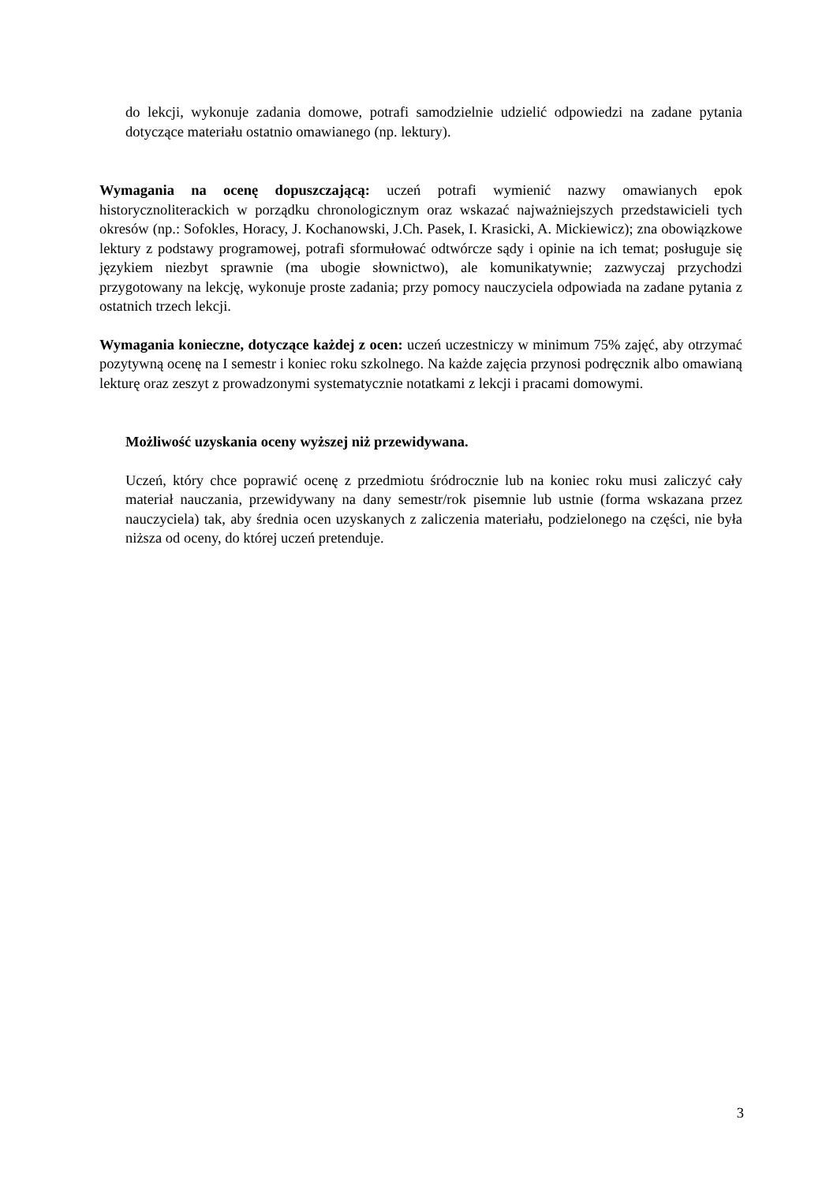do lekcji, wykonuje zadania domowe, potrafi samodzielnie udzielić odpowiedzi na zadane pytania dotyczące materiału ostatnio omawianego (np. lektury).
Wymagania na ocenę dopuszczającą: uczeń potrafi wymienić nazwy omawianych epok historycznoliterackich w porządku chronologicznym oraz wskazać najważniejszych przedstawicieli tych okresów (np.: Sofokles, Horacy, J. Kochanowski, J.Ch. Pasek, I. Krasicki, A. Mickiewicz); zna obowiązkowe lektury z podstawy programowej, potrafi sformułować odtwórcze sądy i opinie na ich temat; posługuje się językiem niezbyt sprawnie (ma ubogie słownictwo), ale komunikatywnie; zazwyczaj przychodzi przygotowany na lekcję, wykonuje proste zadania; przy pomocy nauczyciela odpowiada na zadane pytania z ostatnich trzech lekcji.
Wymagania konieczne, dotyczące każdej z ocen: uczeń uczestniczy w minimum 75% zajęć, aby otrzymać pozytywną ocenę na I semestr i koniec roku szkolnego. Na każde zajęcia przynosi podręcznik albo omawianą lekturę oraz zeszyt z prowadzonymi systematycznie notatkami z lekcji i pracami domowymi.
Możliwość uzyskania oceny wyższej niż przewidywana.
Uczeń, który chce poprawić ocenę z przedmiotu śródrocznie lub na koniec roku musi zaliczyć cały materiał nauczania, przewidywany na dany semestr/rok pisemnie lub ustnie (forma wskazana przez nauczyciela) tak, aby średnia ocen uzyskanych z zaliczenia materiału, podzielonego na części, nie była niższa od oceny, do której uczeń pretenduje.
3